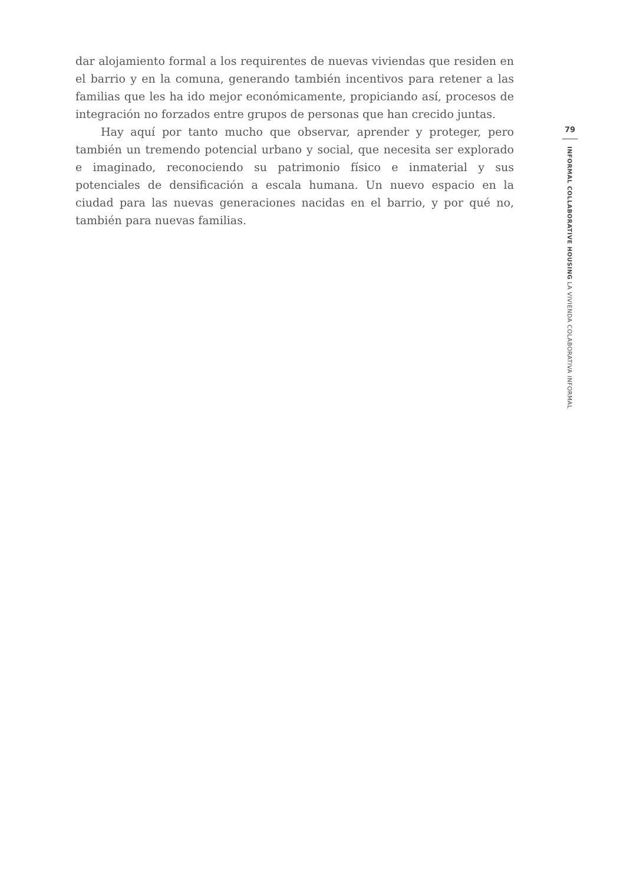dar alojamiento formal a los requirentes de nuevas viviendas que residen en el barrio y en la comuna, generando también incentivos para retener a las familias que les ha ido mejor económicamente, propiciando así, procesos de integración no forzados entre grupos de personas que han crecido juntas.
Hay aquí por tanto mucho que observar, aprender y proteger, pero también un tremendo potencial urbano y social, que necesita ser explorado e imaginado, reconociendo su patrimonio físico e inmaterial y sus potenciales de densificación a escala humana. Un nuevo espacio en la ciudad para las nuevas generaciones nacidas en el barrio, y por qué no, también para nuevas familias.
79
INFORMAL COLLABORATIVE HOUSING LA VIVIENDA COLABORATIVA INFORMAL